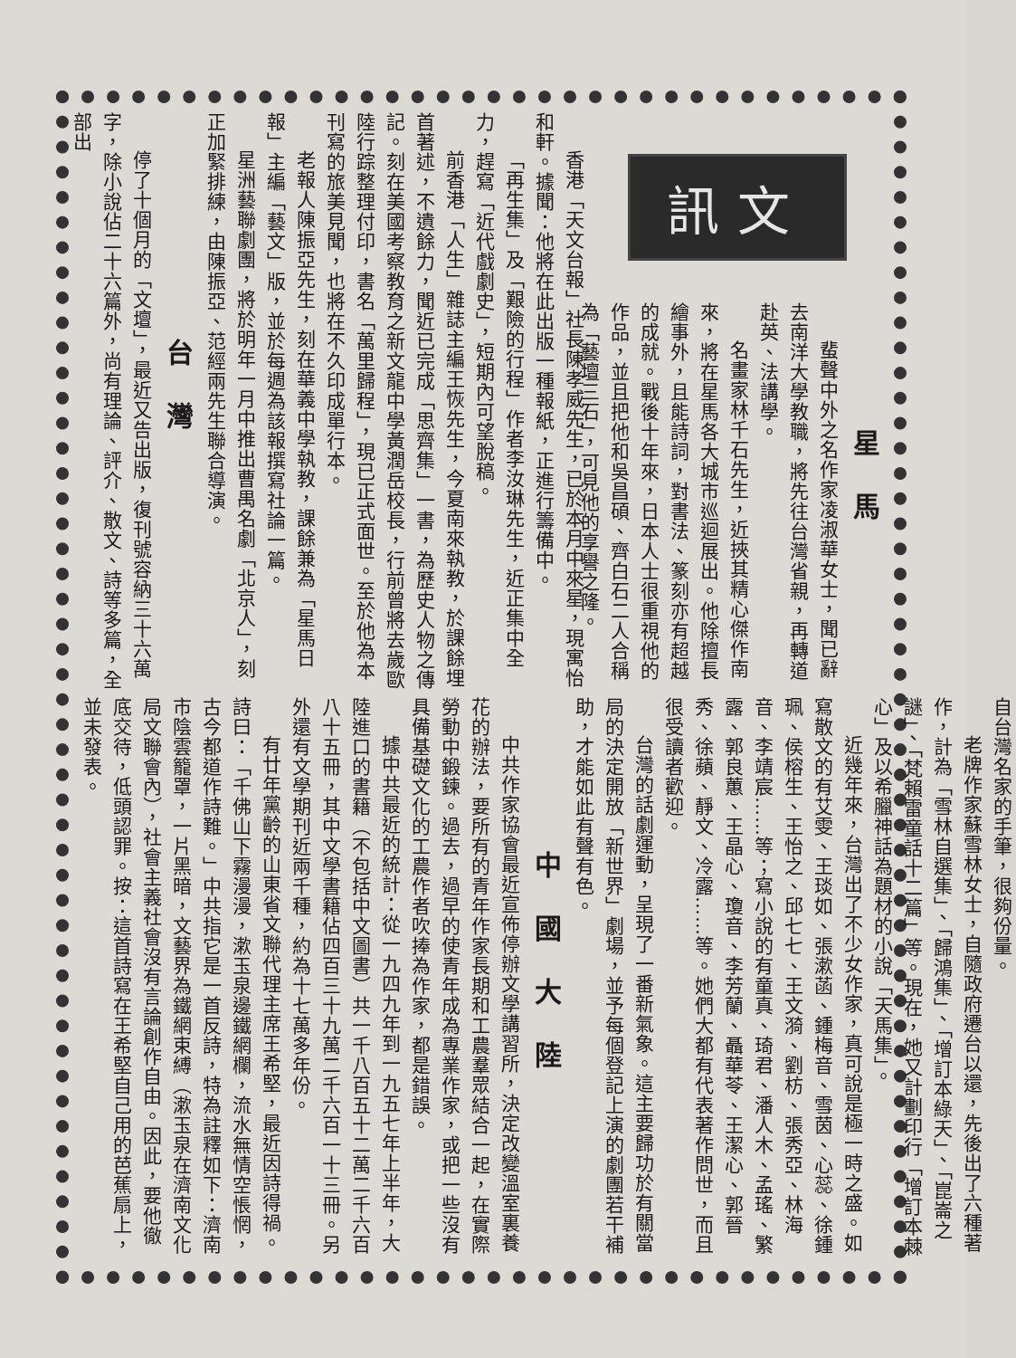訊文
星馬
蜚聲中外之名作家凌淑華女士，聞已辭去南洋大學教職，將先往台灣省親，再轉道赴英、法講學。
名畫家林千石先生，近挾其精心傑作南來，將在星馬各大城市巡迴展出。他除擅長繪事外，且能詩詞，對書法、篆刻亦有超越的成就。戰後十年來，日本人士很重視他的作品，並且把他和吳昌碩、齊白石二人合稱為「藝壇三石」，可見他的享譽之隆。
香港「天文台報」社長陳孝威先生，已於本月中來星，現寓怡和軒。據聞：他將在此出版一種報紙，正進行籌備中。
「再生集」及「艱險的行程」作者李汝琳先生，近正集中全力，趕寫「近代戲劇史」，短期內可望脫稿。
前香港「人生」雜誌主編王恢先生，今夏南來執教，於課餘埋首著述，不遺餘力，聞近已完成「思齊集」一書，為歷史人物之傳記。刻在美國考察教育之新文龍中學黃潤岳校長，行前曾將去歲歐陸行踪整理付印，書名「萬里歸程」，現已正式面世。至於他為本刊寫的旅美見聞，也將在不久印成單行本。
老報人陳振亞先生，刻在華義中學執教，課餘兼為「星馬日報」主編「藝文」版，並於每週為該報撰寫社論一篇。
星洲藝聯劇團，將於明年一月中推出曹禺名劇「北京人」，刻正加緊排練，由陳振亞、范經兩先生聯合導演。
台灣
停了十個月的「文壇」，最近又告出版，復刊號容納三十六萬字，除小說佔二十六篇外，尚有理論、評介、散文、詩等多篇，全部出
自台灣名家的手筆，很夠份量。
老牌作家蘇雪林女士，自隨政府遷台以還，先後出了六種著作，計為「雪林自選集」、「歸鴻集」、「增訂本綠天」、「崑崙之謎」、「梵賴雷童話十二篇」等。現在，她又計劃印行「增訂本棘心」及以希臘神話為題材的小說「天馬集」。
近幾年來，台灣出了不少女作家，真可說是極一時之盛。如寫散文的有艾雯、王琰如、張漱菡、鍾梅音、雪茵、心蕊、徐鍾珮、侯榕生、王怡之、邱七七、王文漪、劉枋、張秀亞、林海音、李靖宸……等；寫小說的有童真、琦君、潘人木、孟瑤、繁露、郭良蕙、王晶心、瓊音、李芳蘭、聶華苓、王潔心、郭晉秀、徐蘋、靜文、冷露……等。她們大都有代表著作問世，而且很受讀者歡迎。
台灣的話劇運動，呈現了一番新氣象。這主要歸功於有關當局的決定開放「新世界」劇場，並予每個登記上演的劇團若干補助，才能如此有聲有色。
中國大陸
中共作家協會最近宣佈停辦文學講習所，決定改變溫室裏養花的辦法，要所有的青年作家長期和工農羣眾結合一起，在實際勞動中鍛鍊。過去，過早的使青年成為專業作家，或把一些沒有具備基礎文化的工農作者吹捧為作家，都是錯誤。
據中共最近的統計：從一九四九年到一九五七年上半年，大陸進口的書籍（不包括中文圖書）共一千八百五十二萬二千六百八十五冊，其中文學書籍佔四百三十九萬二千六百一十三冊。另外還有文學期刊近兩千種，約為十七萬多年份。
有廿年黨齡的山東省文聯代理主席王希堅，最近因詩得禍。詩曰：「千佛山下霧漫漫，漱玉泉邊鐵網欄，流水無情空悵惘，古今都道作詩難。」中共指它是一首反詩，特為註釋如下：濟南市陰雲籠罩，一片黑暗，文藝界為鐵網束縛（漱玉泉在濟南文化局文聯會內），社會主義社會沒有言論創作自由。因此，要他徹底交待，低頭認罪。按：這首詩寫在王希堅自己用的芭蕉扇上，並未發表。